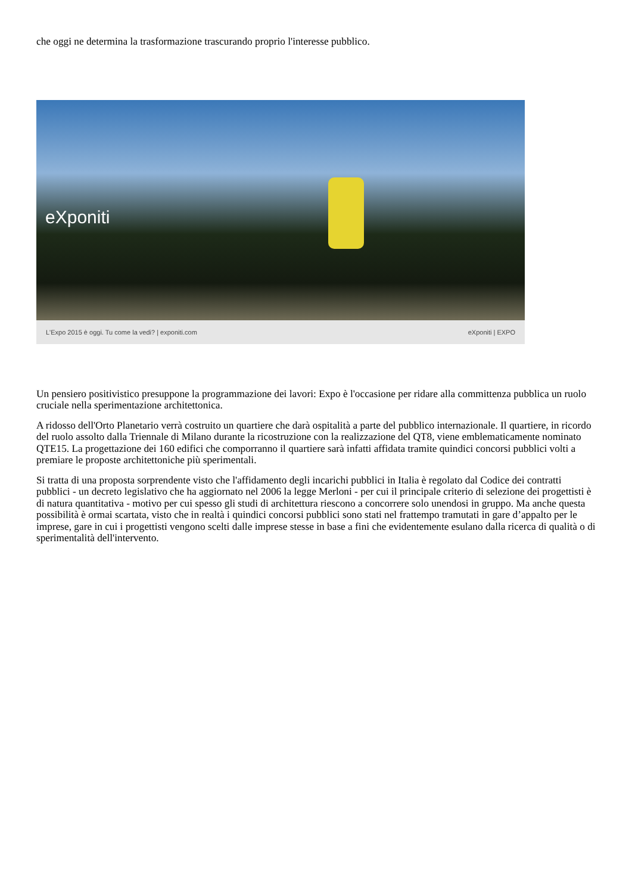che oggi ne determina la trasformazione trascurando proprio l'interesse pubblico.
eXponiti
L'Expo 2015 è oggi. Tu come la vedi? | exponiti.com eXponiti | EXPO
Un pensiero positivistico presuppone la programmazione dei lavori: Expo è l'occasione per ridare alla committenza pubblica un ruolo cruciale nella sperimentazione architettonica.
A ridosso dell'Orto Planetario verrà costruito un quartiere che darà ospitalità a parte del pubblico internazionale. Il quartiere, in ricordo del ruolo assolto dalla Triennale di Milano durante la ricostruzione con la realizzazione del QT8, viene emblematicamente nominato QTE15. La progettazione dei 160 edifici che comporranno il quartiere sarà infatti affidata tramite quindici concorsi pubblici volti a premiare le proposte architettoniche più sperimentali.
Si tratta di una proposta sorprendente visto che l'affidamento degli incarichi pubblici in Italia è regolato dal Codice dei contratti pubblici - un decreto legislativo che ha aggiornato nel 2006 la legge Merloni - per cui il principale criterio di selezione dei progettisti è di natura quantitativa - motivo per cui spesso gli studi di architettura riescono a concorrere solo unendosi in gruppo. Ma anche questa possibilità è ormai scartata, visto che in realtà i quindici concorsi pubblici sono stati nel frattempo tramutati in gare d’appalto per le imprese, gare in cui i progettisti vengono scelti dalle imprese stesse in base a fini che evidentemente esulano dalla ricerca di qualità o di sperimentalità dell'intervento.